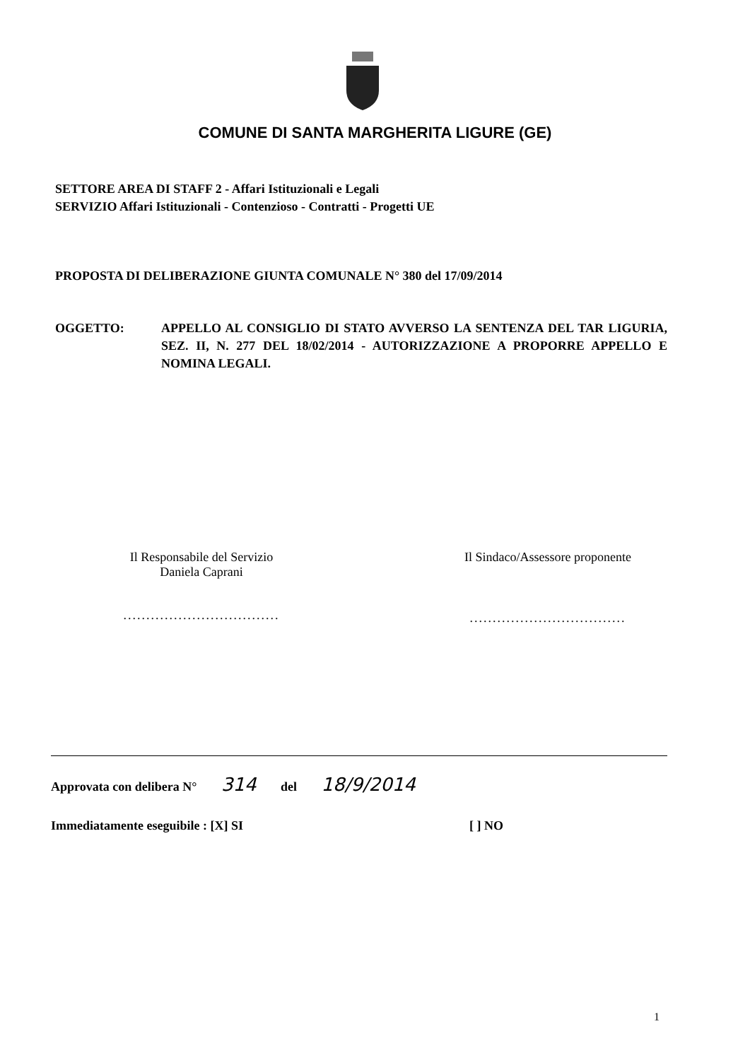COMUNE DI SANTA MARGHERITA LIGURE (GE)
SETTORE AREA DI STAFF 2 - Affari Istituzionali e Legali
SERVIZIO Affari Istituzionali - Contenzioso - Contratti - Progetti UE
PROPOSTA DI DELIBERAZIONE GIUNTA COMUNALE N° 380 del 17/09/2014
OGGETTO: APPELLO AL CONSIGLIO DI STATO AVVERSO LA SENTENZA DEL TAR LIGURIA, SEZ. II, N. 277 DEL 18/02/2014 - AUTORIZZAZIONE A PROPORRE APPELLO E NOMINA LEGALI.
Il Responsabile del Servizio
Daniela Caprani
..................................
Il Sindaco/Assessore proponente
..................................
Approvata con delibera N° 314 del 18/9/2014
Immediatamente eseguibile : [X] SI [ ] NO
1